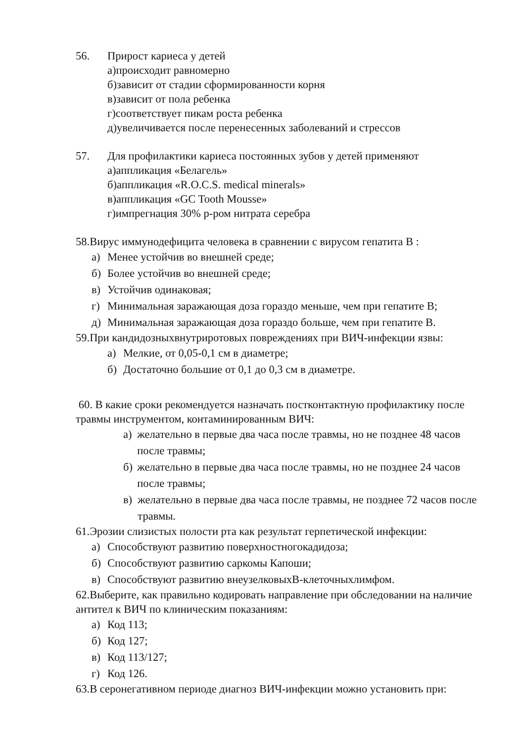56. Прирост кариеса у детей
а)происходит равномерно
б)зависит от стадии сформированности корня
в)зависит от пола ребенка
г)соответствует пикам роста ребенка
д)увеличивается после перенесенных заболеваний и стрессов
57. Для профилактики кариеса постоянных зубов у детей применяют
а)аппликация «Белагель»
б)аппликация «R.O.C.S. medical minerals»
в)аппликация «GC Tooth Mousse»
г)импрегнация 30% р-ром нитрата серебра
58.Вирус иммунодефицита человека в сравнении с вирусом гепатита В :
а) Менее устойчив во внешней среде;
б) Более устойчив во внешней среде;
в) Устойчив одинаковая;
г) Минимальная заражающая доза гораздо меньше, чем при гепатите В;
д) Минимальная заражающая доза гораздо больше, чем при гепатите В.
59.При кандидозныхвнутриротовых повреждениях при ВИЧ-инфекции язвы:
а) Мелкие, от 0,05-0,1 см в диаметре;
б) Достаточно большие от 0,1 до 0,3 см в диаметре.
60. В какие сроки рекомендуется назначать постконтактную профилактику после травмы инструментом, контаминированным ВИЧ:
а) желательно в первые два часа после травмы, но не позднее 48 часов после травмы;
б) желательно в первые два часа после травмы, но не позднее 24 часов после травмы;
в) желательно в первые два часа после травмы, не позднее 72 часов после травмы.
61.Эрозии слизистых полости рта как результат герпетической инфекции:
а) Способствуют развитию поверхностногокадидоза;
б) Способствуют развитию саркомы Капоши;
в) Способствуют развитию внеузелковыхВ-клеточныхлимфом.
62.Выберите, как правильно кодировать направление при обследовании на наличие антител к ВИЧ по клиническим показаниям:
а) Код 113;
б) Код 127;
в) Код 113/127;
г) Код 126.
63.В серонегативном периоде диагноз ВИЧ-инфекции можно установить при: